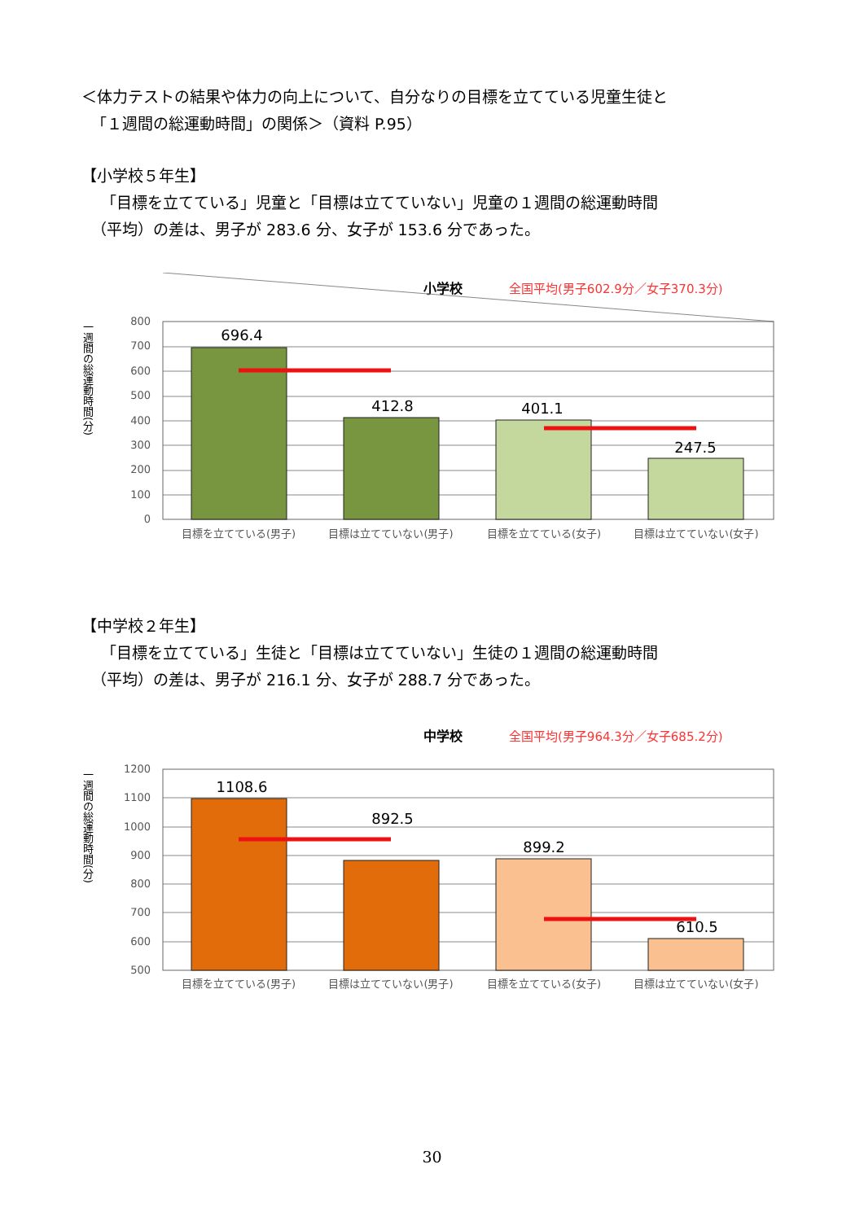＜体力テストの結果や体力の向上について、自分なりの目標を立てている児童生徒と
「１週間の総運動時間」の関係＞（資料 P.95）
【小学校５年生】
「目標を立てている」児童と「目標は立てていない」児童の１週間の総運動時間
（平均）の差は、男子が 283.6 分、女子が 153.6 分であった。
小学校
全国平均(男子602.9分／女子370.3分)
一週間の総運動時間(分)
800
700
600
500
400
300
200
100
0
696.4
412.8
401.1
247.5
目標を立てている(男子)
目標は立てていない(男子)
目標を立てている(女子)
目標は立てていない(女子)
【中学校２年生】
「目標を立てている」生徒と「目標は立てていない」生徒の１週間の総運動時間
（平均）の差は、男子が 216.1 分、女子が 288.7 分であった。
中学校
全国平均(男子964.3分／女子685.2分)
一週間の総運動時間(分)
1200
1100
1000
900
800
700
600
500
1108.6
892.5
899.2
610.5
目標を立てている(男子)
目標は立てていない(男子)
目標を立てている(女子)
目標は立てていない(女子)
30